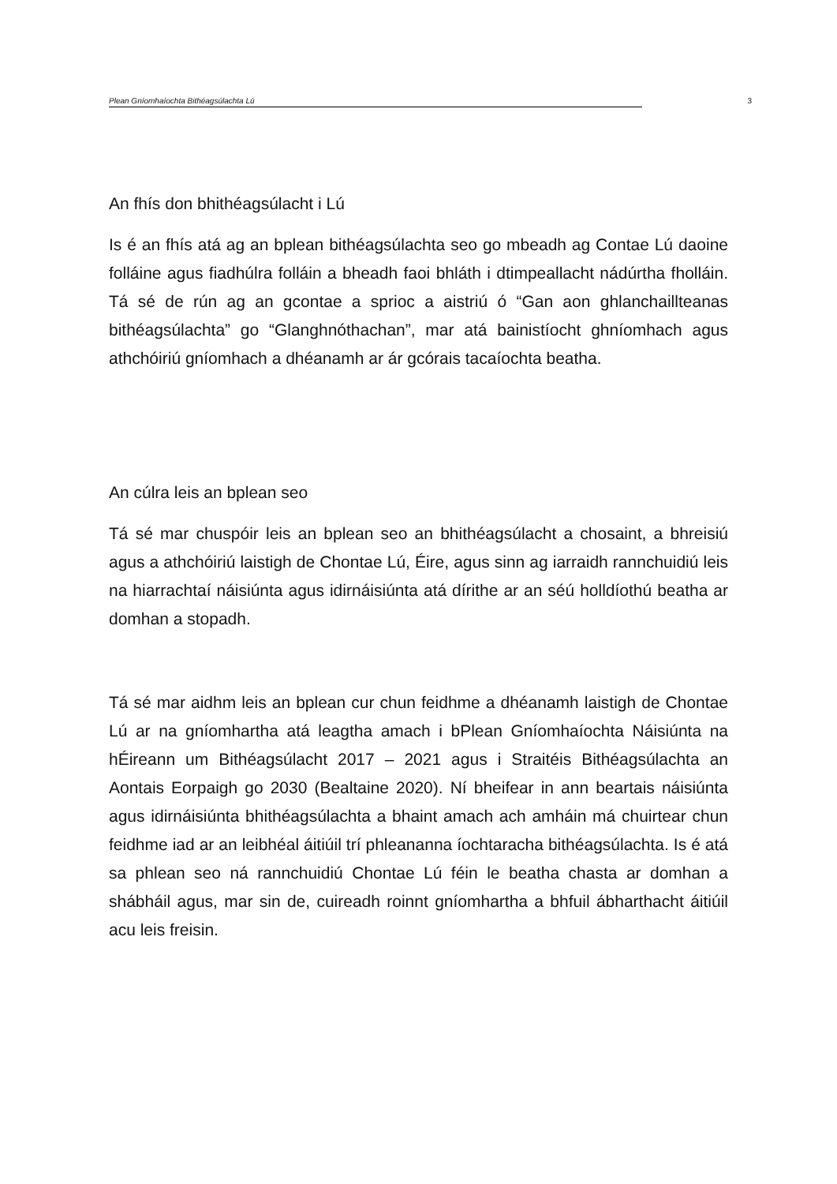Plean Gníomhaíochta Bithéagsúlachta Lú 3
An fhís don bhithéagsúlacht i Lú
Is é an fhís atá ag an bplean bithéagsúlachta seo go mbeadh ag Contae Lú daoine folláine agus fiadhúlra folláin a bheadh faoi bhláth i dtimpeallacht nádúrtha fholláin. Tá sé de rún ag an gcontae a sprioc a aistriú ó “Gan aon ghlanchaillteanas bithéagsúlachta” go “Glanghnóthachan”, mar atá bainistíocht ghníomhach agus athchóiriú gníomhach a dhéanamh ar ár gcórais tacaíochta beatha.
An cúlra leis an bplean seo
Tá sé mar chuspóir leis an bplean seo an bhithéagsúlacht a chosaint, a bhreisiú agus a athchóiriú laistigh de Chontae Lú, Éire, agus sinn ag iarraidh rannchuidiú leis na hiarrachtaí náisiúnta agus idirnáisiúnta atá dírithe ar an séú holldíothú beatha ar domhan a stopadh.
Tá sé mar aidhm leis an bplean cur chun feidhme a dhéanamh laistigh de Chontae Lú ar na gníomhartha atá leagtha amach i bPlean Gníomhaíochta Náisiúnta na hÉireann um Bithéagsúlacht 2017 – 2021 agus i Straitéis Bithéagsúlachta an Aontais Eorpaigh go 2030 (Bealtaine 2020). Ní bheifear in ann beartais náisiúnta agus idirnáisiúnta bhithéagsúlachta a bhaint amach ach amháin má chuirtear chun feidhme iad ar an leibhéal áitiúil trí phleananna íochtaracha bithéagsúlachta. Is é atá sa phlean seo ná rannchuidiú Chontae Lú féin le beatha chasta ar domhan a shábháil agus, mar sin de, cuireadh roinnt gníomhartha a bhfuil ábharthacht áitiúil acu leis freisin.